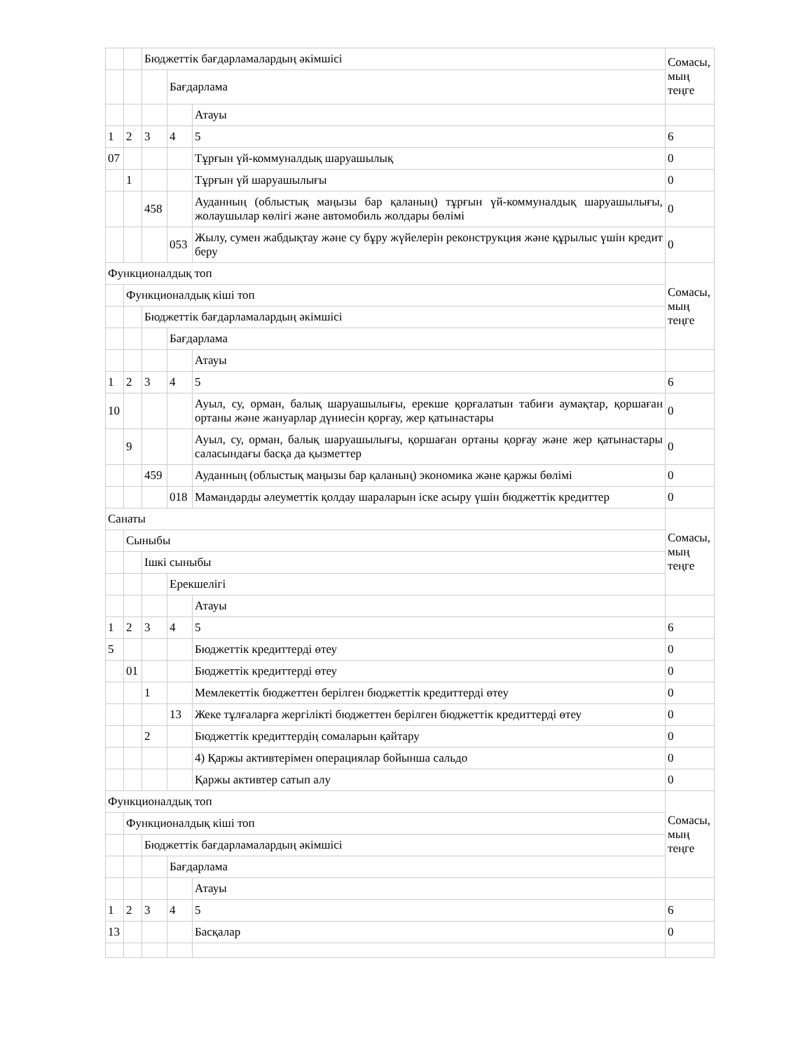| | | Бюджеттік бағдарламалардың әкімшісі | | | Сомасы, мың теңге |
| | | | Бағдарлама | | |
| | | | | Атауы | |
| 1 | 2 | 3 | 4 | 5 | 6 |
| 07 | | | | Тұрғын үй-коммуналдық шаруашылық | 0 |
| | 1 | | | Тұрғын үй шаруашылығы | 0 |
| | | 458 | | Ауданның (облыстық маңызы бар қаланың) тұрғын үй-коммуналдық шаруашылығы, жолаушылар көлігі және автомобиль жолдары бөлімі | 0 |
| | | | 053 | Жылу, сумен жабдықтау және су бұру жүйелерін реконструкция және құрылыс үшін кредит беру | 0 |
| Функционалдық топ | | | | | Сомасы, мың теңге |
| | Функционалдық кіші топ | | | | |
| | | Бюджеттік бағдарламалардың әкімшісі | | | |
| | | | Бағдарлама | | |
| | | | | Атауы | |
| 1 | 2 | 3 | 4 | 5 | 6 |
| 10 | | | | Ауыл, су, орман, балық шаруашылығы, ерекше қорғалатын табиғи аумақтар, қоршаған ортаны және жануарлар дүниесін қорғау, жер қатынастары | 0 |
| | 9 | | | Ауыл, су, орман, балық шаруашылығы, қоршаған ортаны қорғау және жер қатынастары саласындағы басқа да қызметтер | 0 |
| | | 459 | | Ауданның (облыстық маңызы бар қаланың) экономика және қаржы бөлімі | 0 |
| | | | 018 | Мамандарды әлеуметтік қолдау шараларын іске асыру үшін бюджеттік кредиттер | 0 |
| Санаты | | | | | Сомасы, мың теңге |
| | Сыныбы | | | | |
| | | Ішкі сыныбы | | | |
| | | | Ерекшелігі | | |
| | | | | Атауы | |
| 1 | 2 | 3 | 4 | 5 | 6 |
| 5 | | | | Бюджеттік кредиттерді өтеу | 0 |
| | 01 | | | Бюджеттік кредиттерді өтеу | 0 |
| | | 1 | | Мемлекеттік бюджеттен берілген бюджеттік кредиттерді өтеу | 0 |
| | | | 13 | Жеке тұлғаларға жергілікті бюджеттен берілген бюджеттік кредиттерді өтеу | 0 |
| | | 2 | | Бюджеттік кредиттердің сомаларын қайтару | 0 |
| | | | | 4) Қаржы активтерімен операциялар бойынша сальдо | 0 |
| | | | | Қаржы активтер сатып алу | 0 |
| Функционалдық топ | | | | | Сомасы, мың теңге |
| | Функционалдық кіші топ | | | | |
| | | Бюджеттік бағдарламалардың әкімшісі | | | |
| | | | Бағдарлама | | |
| | | | | Атауы | |
| 1 | 2 | 3 | 4 | 5 | 6 |
| 13 | | | | Басқалар | 0 |